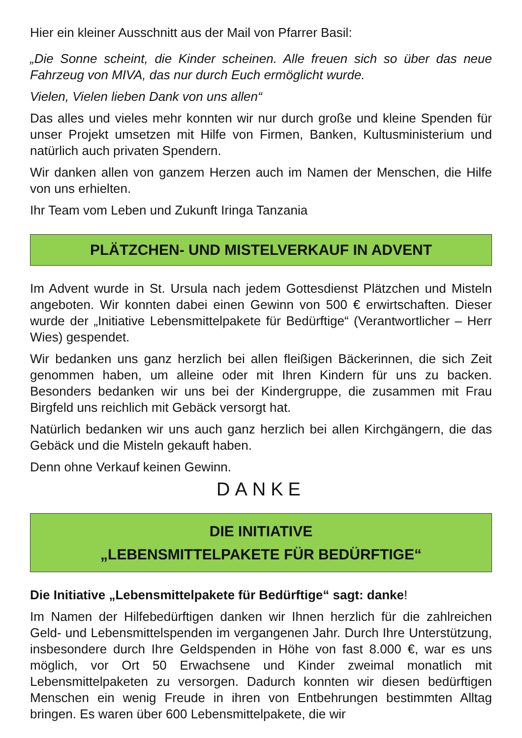Hier ein kleiner Ausschnitt aus der Mail von Pfarrer Basil:
„Die Sonne scheint, die Kinder scheinen. Alle freuen sich so über das neue Fahrzeug von MIVA, das nur durch Euch ermöglicht wurde.
Vielen, Vielen lieben Dank von uns allen“
Das alles und vieles mehr konnten wir nur durch große und kleine Spenden für unser Projekt umsetzen mit Hilfe von Firmen, Banken, Kultusministerium und natürlich auch privaten Spendern.
Wir danken allen von ganzem Herzen auch im Namen der Menschen, die Hilfe von uns erhielten.
Ihr Team vom Leben und Zukunft Iringa Tanzania
PLÄTZCHEN- UND MISTELVERKAUF IN ADVENT
Im Advent wurde in St. Ursula nach jedem Gottesdienst Plätzchen und Misteln angeboten. Wir konnten dabei einen Gewinn von 500 € erwirtschaften. Dieser wurde der „Initiative Lebensmittelpakete für Bedürftige“ (Verantwortlicher – Herr Wies) gespendet.
Wir bedanken uns ganz herzlich bei allen fleißigen Bäckerinnen, die sich Zeit genommen haben, um alleine oder mit Ihren Kindern für uns zu backen. Besonders bedanken wir uns bei der Kindergruppe, die zusammen mit Frau Birgfeld uns reichlich mit Gebäck versorgt hat.
Natürlich bedanken wir uns auch ganz herzlich bei allen Kirchgängern, die das Gebäck und die Misteln gekauft haben.
Denn ohne Verkauf keinen Gewinn.
DANKE
DIE INITIATIVE
„LEBENSMITTELPAKETE FÜR BEDÜRFTIGE“
Die Initiative „Lebensmittelpakete für Bedürftige“ sagt: danke!
Im Namen der Hilfebedürftigen danken wir Ihnen herzlich für die zahlreichen Geld- und Lebensmittelspenden im vergangenen Jahr. Durch Ihre Unterstützung, insbesondere durch Ihre Geldspenden in Höhe von fast 8.000 €, war es uns möglich, vor Ort 50 Erwachsene und Kinder zweimal monatlich mit Lebensmittelpaketen zu versorgen. Dadurch konnten wir diesen bedürftigen Menschen ein wenig Freude in ihren von Entbehrungen bestimmten Alltag bringen. Es waren über 600 Lebensmittelpakete, die wir